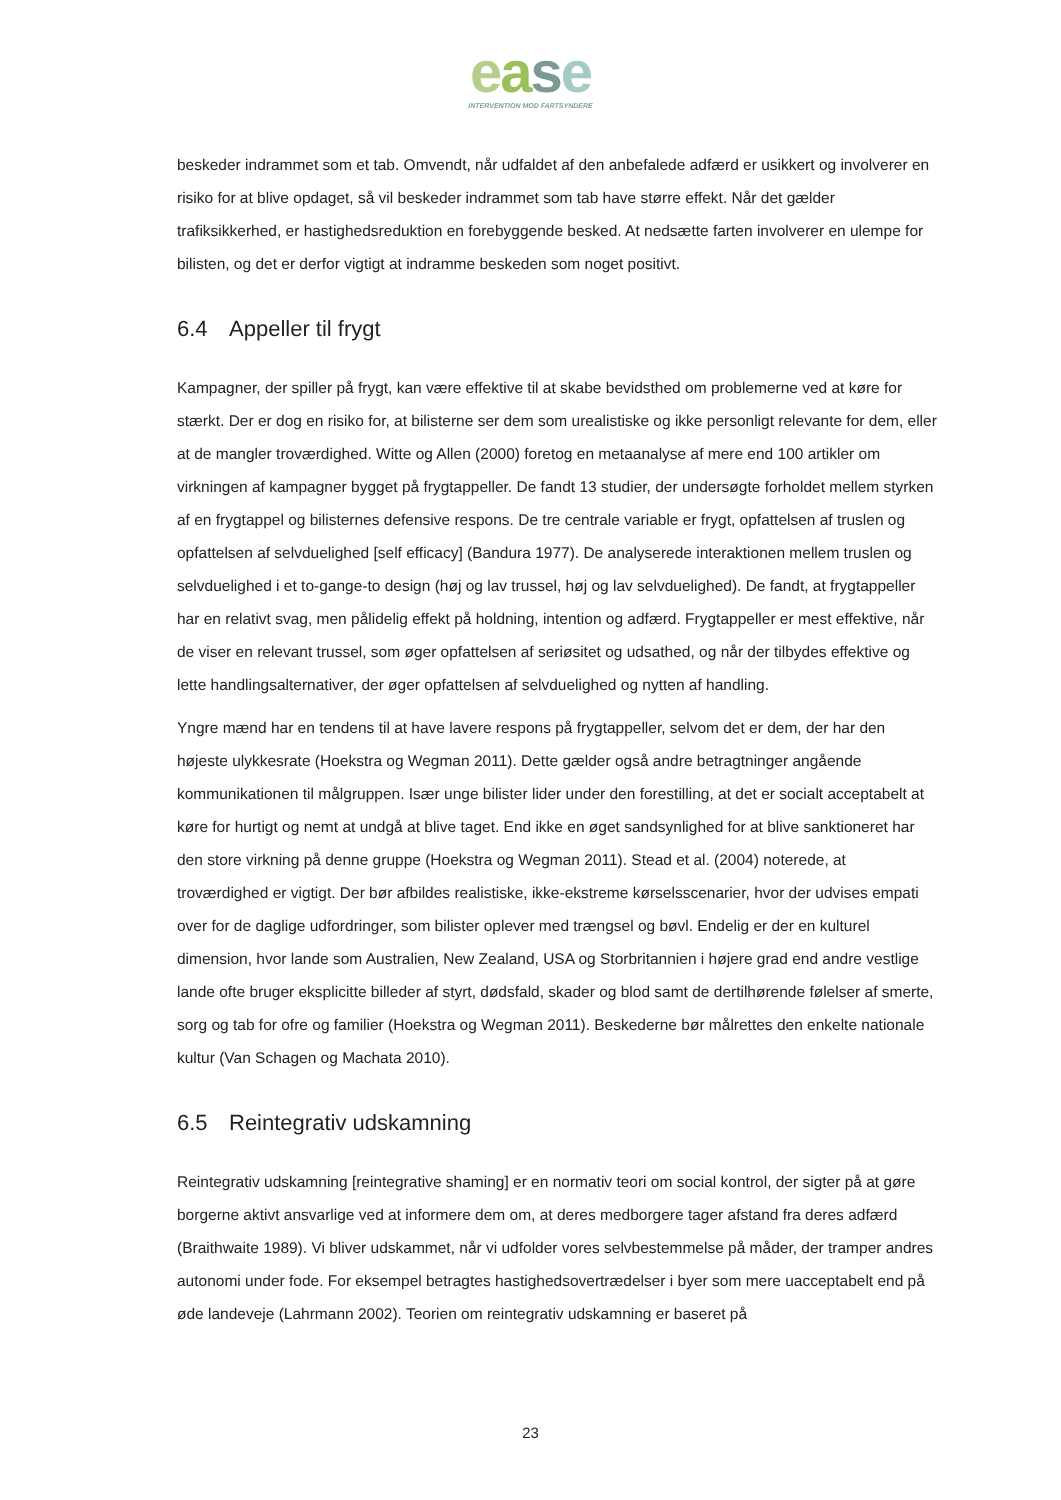ease
INTERVENTION MOD FARTSYNDERE
beskeder indrammet som et tab. Omvendt, når udfaldet af den anbefalede adfærd er usikkert og involverer en risiko for at blive opdaget, så vil beskeder indrammet som tab have større effekt. Når det gælder trafiksikkerhed, er hastighedsreduktion en forebyggende besked. At nedsætte farten involverer en ulempe for bilisten, og det er derfor vigtigt at indramme beskeden som noget positivt.
6.4 Appeller til frygt
Kampagner, der spiller på frygt, kan være effektive til at skabe bevidsthed om problemerne ved at køre for stærkt. Der er dog en risiko for, at bilisterne ser dem som urealistiske og ikke personligt relevante for dem, eller at de mangler troværdighed. Witte og Allen (2000) foretog en metaanalyse af mere end 100 artikler om virkningen af kampagner bygget på frygtappeller. De fandt 13 studier, der undersøgte forholdet mellem styrken af en frygtappel og bilisternes defensive respons. De tre centrale variable er frygt, opfattelsen af truslen og opfattelsen af selvduelighed [self efficacy] (Bandura 1977). De analyserede interaktionen mellem truslen og selvduelighed i et to-gange-to design (høj og lav trussel, høj og lav selvduelighed). De fandt, at frygtappeller har en relativt svag, men pålidelig effekt på holdning, intention og adfærd. Frygtappeller er mest effektive, når de viser en relevant trussel, som øger opfattelsen af seriøsitet og udsathed, og når der tilbydes effektive og lette handlingsalternativer, der øger opfattelsen af selvduelighed og nytten af handling.
Yngre mænd har en tendens til at have lavere respons på frygtappeller, selvom det er dem, der har den højeste ulykkesrate (Hoekstra og Wegman 2011). Dette gælder også andre betragtninger angående kommunikationen til målgruppen. Især unge bilister lider under den forestilling, at det er socialt acceptabelt at køre for hurtigt og nemt at undgå at blive taget. End ikke en øget sandsynlighed for at blive sanktioneret har den store virkning på denne gruppe (Hoekstra og Wegman 2011). Stead et al. (2004) noterede, at troværdighed er vigtigt. Der bør afbildes realistiske, ikke-ekstreme kørselsscenarier, hvor der udvises empati over for de daglige udfordringer, som bilister oplever med trængsel og bøvl. Endelig er der en kulturel dimension, hvor lande som Australien, New Zealand, USA og Storbritannien i højere grad end andre vestlige lande ofte bruger eksplicitte billeder af styrt, dødsfald, skader og blod samt de dertilhørende følelser af smerte, sorg og tab for ofre og familier (Hoekstra og Wegman 2011). Beskederne bør målrettes den enkelte nationale kultur (Van Schagen og Machata 2010).
6.5 Reintegrativ udskamning
Reintegrativ udskamning [reintegrative shaming] er en normativ teori om social kontrol, der sigter på at gøre borgerne aktivt ansvarlige ved at informere dem om, at deres medborgere tager afstand fra deres adfærd (Braithwaite 1989). Vi bliver udskammet, når vi udfolder vores selvbestemmelse på måder, der tramper andres autonomi under fode. For eksempel betragtes hastighedsovertrædelser i byer som mere uacceptabelt end på øde landeveje (Lahrmann 2002). Teorien om reintegrativ udskamning er baseret på
23